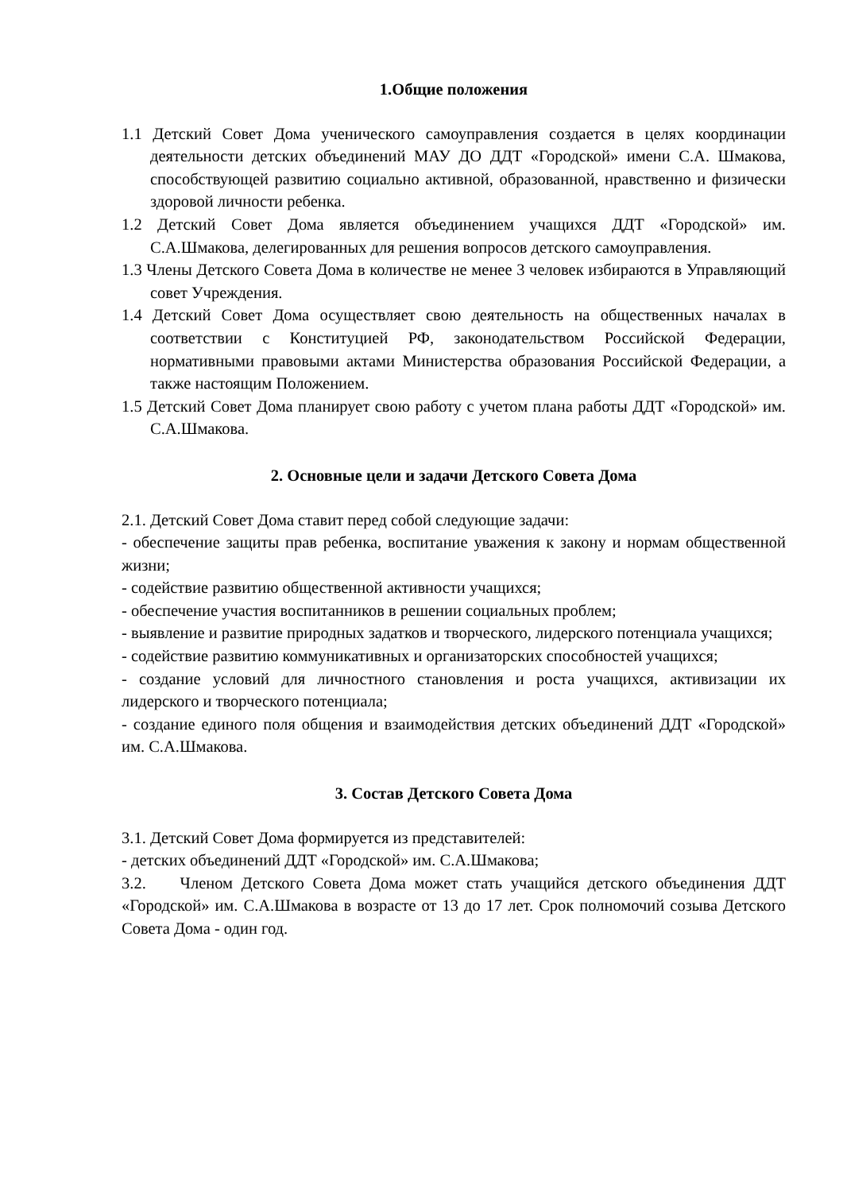1.Общие положения
1.1 Детский Совет Дома ученического самоуправления создается в целях координации деятельности детских объединений МАУ ДО ДДТ «Городской» имени С.А. Шмакова, способствующей развитию социально активной, образованной, нравственно и физически здоровой личности ребенка.
1.2 Детский Совет Дома является объединением учащихся ДДТ «Городской» им. С.А.Шмакова, делегированных для решения вопросов детского самоуправления.
1.3 Члены Детского Совета Дома в количестве не менее 3 человек избираются в Управляющий совет Учреждения.
1.4 Детский Совет Дома осуществляет свою деятельность на общественных началах в соответствии с Конституцией РФ, законодательством Российской Федерации, нормативными правовыми актами Министерства образования Российской Федерации, а также настоящим Положением.
1.5 Детский Совет Дома планирует свою работу с учетом плана работы ДДТ «Городской» им. С.А.Шмакова.
2. Основные цели и задачи Детского Совета Дома
2.1. Детский Совет Дома ставит перед собой следующие задачи:
- обеспечение защиты прав ребенка, воспитание уважения к закону и нормам общественной жизни;
- содействие развитию общественной активности учащихся;
- обеспечение участия воспитанников в решении социальных проблем;
- выявление и развитие природных задатков и творческого, лидерского потенциала учащихся;
- содействие развитию коммуникативных и организаторских способностей учащихся;
- создание условий для личностного становления и роста учащихся, активизации их лидерского и творческого потенциала;
- создание единого поля общения и взаимодействия детских объединений ДДТ «Городской» им. С.А.Шмакова.
3. Состав Детского Совета Дома
3.1. Детский Совет Дома формируется из представителей:
- детских объединений ДДТ «Городской» им. С.А.Шмакова;
3.2. Членом Детского Совета Дома может стать учащийся детского объединения ДДТ «Городской» им. С.А.Шмакова в возрасте от 13 до 17 лет. Срок полномочий созыва Детского Совета Дома - один год.